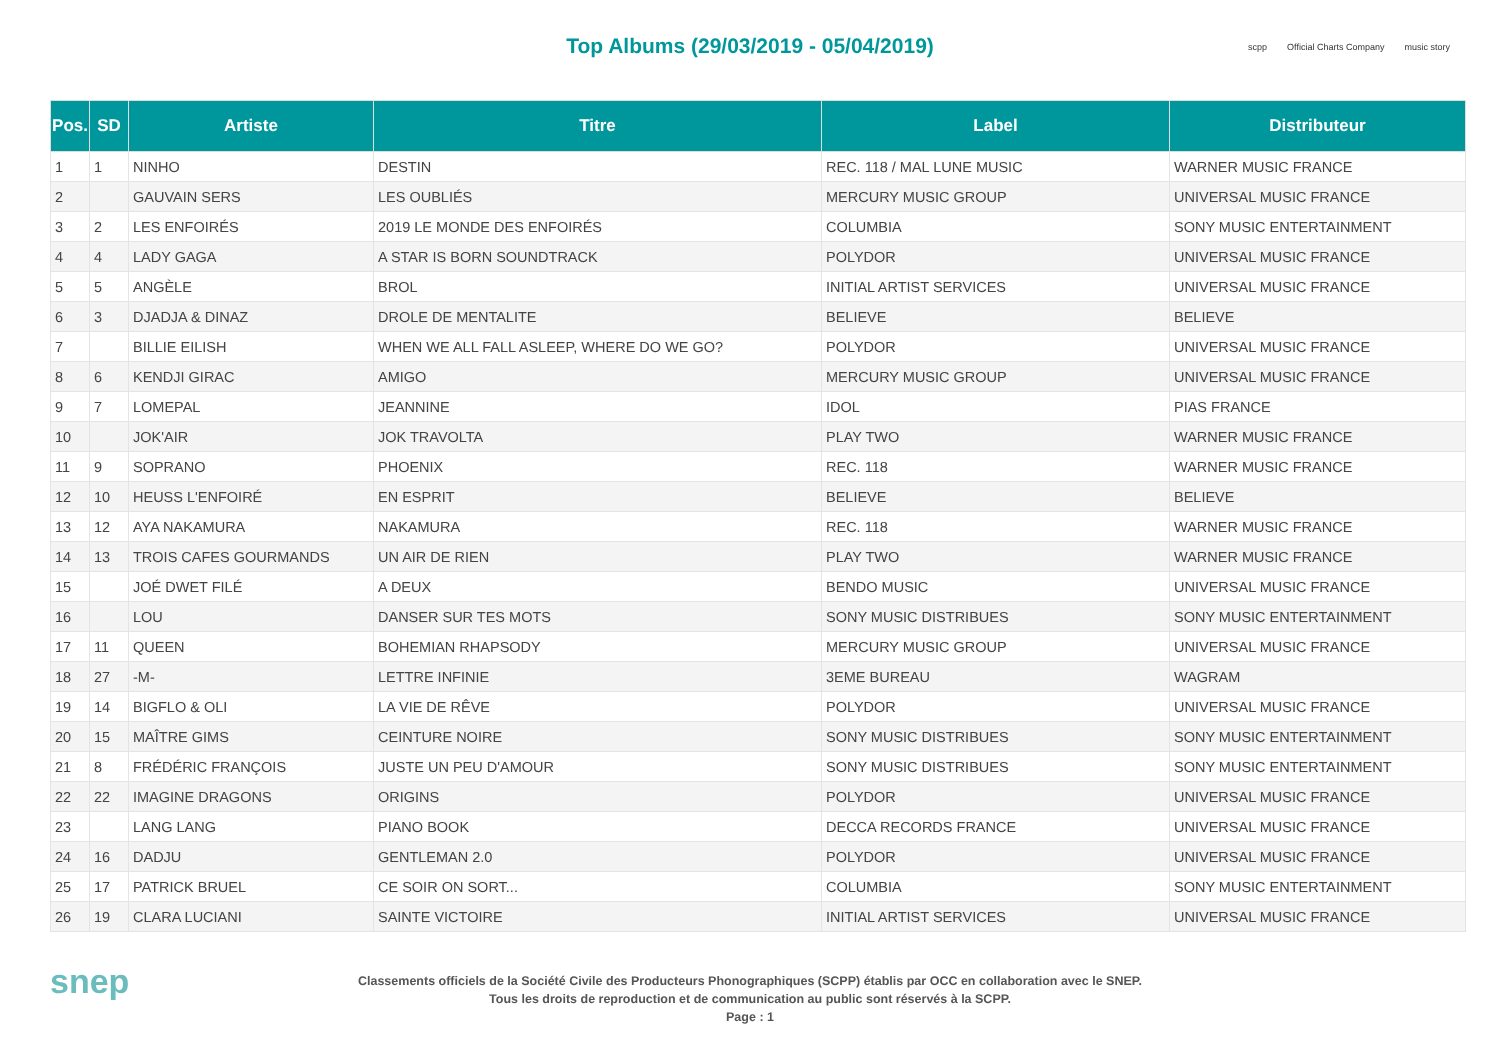Top Albums (29/03/2019 - 05/04/2019)
scpp Official Charts Company music story
| Pos. | SD | Artiste | Titre | Label | Distributeur |
| --- | --- | --- | --- | --- | --- |
| 1 | 1 | NINHO | DESTIN | REC. 118 / MAL LUNE MUSIC | WARNER MUSIC FRANCE |
| 2 | | GAUVAIN SERS | LES OUBLIÉS | MERCURY MUSIC GROUP | UNIVERSAL MUSIC FRANCE |
| 3 | 2 | LES ENFOIRÉS | 2019 LE MONDE DES ENFOIRÉS | COLUMBIA | SONY MUSIC ENTERTAINMENT |
| 4 | 4 | LADY GAGA | A STAR IS BORN SOUNDTRACK | POLYDOR | UNIVERSAL MUSIC FRANCE |
| 5 | 5 | ANGÈLE | BROL | INITIAL ARTIST SERVICES | UNIVERSAL MUSIC FRANCE |
| 6 | 3 | DJADJA & DINAZ | DROLE DE MENTALITE | BELIEVE | BELIEVE |
| 7 | | BILLIE EILISH | WHEN WE ALL FALL ASLEEP, WHERE DO WE GO? | POLYDOR | UNIVERSAL MUSIC FRANCE |
| 8 | 6 | KENDJI GIRAC | AMIGO | MERCURY MUSIC GROUP | UNIVERSAL MUSIC FRANCE |
| 9 | 7 | LOMEPAL | JEANNINE | IDOL | PIAS FRANCE |
| 10 | | JOK'AIR | JOK TRAVOLTA | PLAY TWO | WARNER MUSIC FRANCE |
| 11 | 9 | SOPRANO | PHOENIX | REC. 118 | WARNER MUSIC FRANCE |
| 12 | 10 | HEUSS L'ENFOIRÉ | EN ESPRIT | BELIEVE | BELIEVE |
| 13 | 12 | AYA NAKAMURA | NAKAMURA | REC. 118 | WARNER MUSIC FRANCE |
| 14 | 13 | TROIS CAFES GOURMANDS | UN AIR DE RIEN | PLAY TWO | WARNER MUSIC FRANCE |
| 15 | | JOÉ DWET FILÉ | A DEUX | BENDO MUSIC | UNIVERSAL MUSIC FRANCE |
| 16 | | LOU | DANSER SUR TES MOTS | SONY MUSIC DISTRIBUES | SONY MUSIC ENTERTAINMENT |
| 17 | 11 | QUEEN | BOHEMIAN RHAPSODY | MERCURY MUSIC GROUP | UNIVERSAL MUSIC FRANCE |
| 18 | 27 | -M- | LETTRE INFINIE | 3EME BUREAU | WAGRAM |
| 19 | 14 | BIGFLO & OLI | LA VIE DE RÊVE | POLYDOR | UNIVERSAL MUSIC FRANCE |
| 20 | 15 | MAÎTRE GIMS | CEINTURE NOIRE | SONY MUSIC DISTRIBUES | SONY MUSIC ENTERTAINMENT |
| 21 | 8 | FRÉDÉRIC FRANÇOIS | JUSTE UN PEU D'AMOUR | SONY MUSIC DISTRIBUES | SONY MUSIC ENTERTAINMENT |
| 22 | 22 | IMAGINE DRAGONS | ORIGINS | POLYDOR | UNIVERSAL MUSIC FRANCE |
| 23 | | LANG LANG | PIANO BOOK | DECCA RECORDS FRANCE | UNIVERSAL MUSIC FRANCE |
| 24 | 16 | DADJU | GENTLEMAN 2.0 | POLYDOR | UNIVERSAL MUSIC FRANCE |
| 25 | 17 | PATRICK BRUEL | CE SOIR ON SORT... | COLUMBIA | SONY MUSIC ENTERTAINMENT |
| 26 | 19 | CLARA LUCIANI | SAINTE VICTOIRE | INITIAL ARTIST SERVICES | UNIVERSAL MUSIC FRANCE |
snep
Classements officiels de la Société Civile des Producteurs Phonographiques (SCPP) établis par OCC en collaboration avec le SNEP.
Tous les droits de reproduction et de communication au public sont réservés à la SCPP.
Page : 1